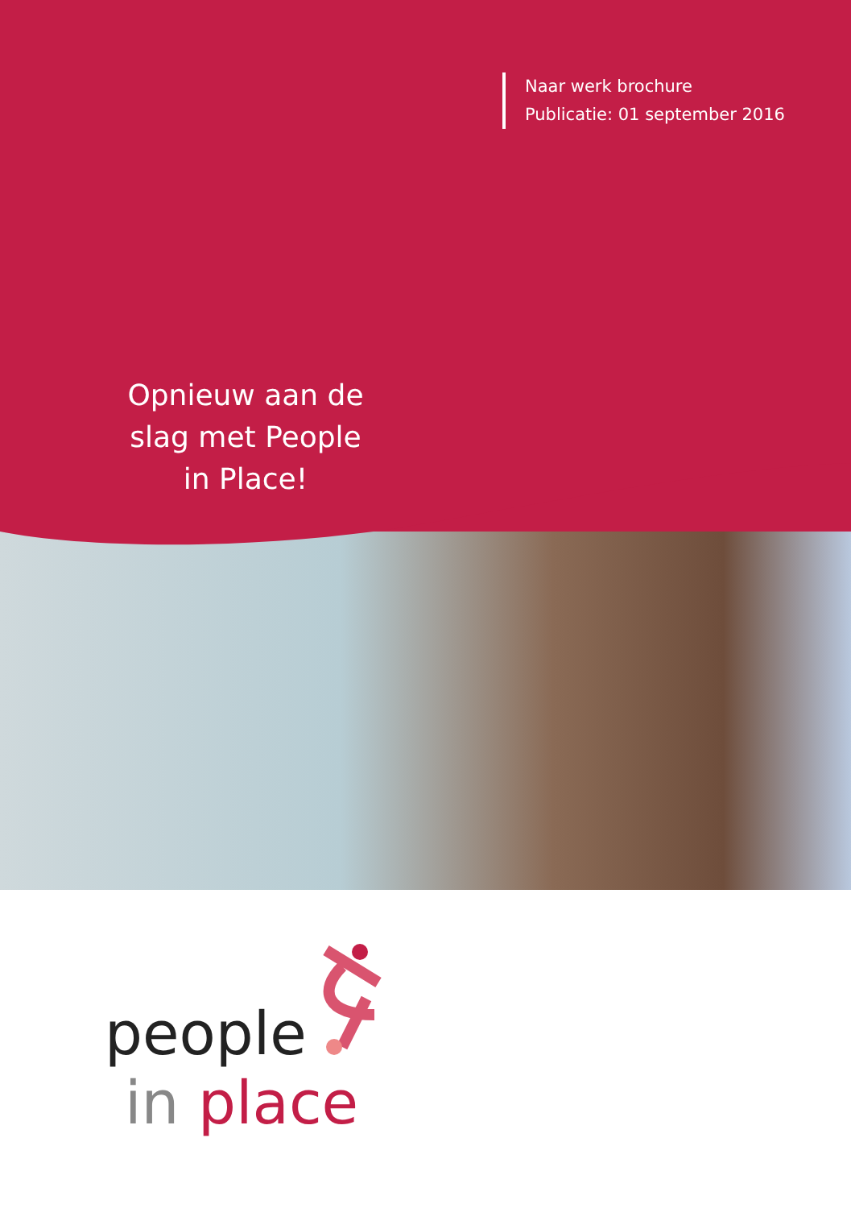Naar werk brochure
Publicatie: 01 september 2016
Opnieuw aan de slag met People in Place!
people
in place